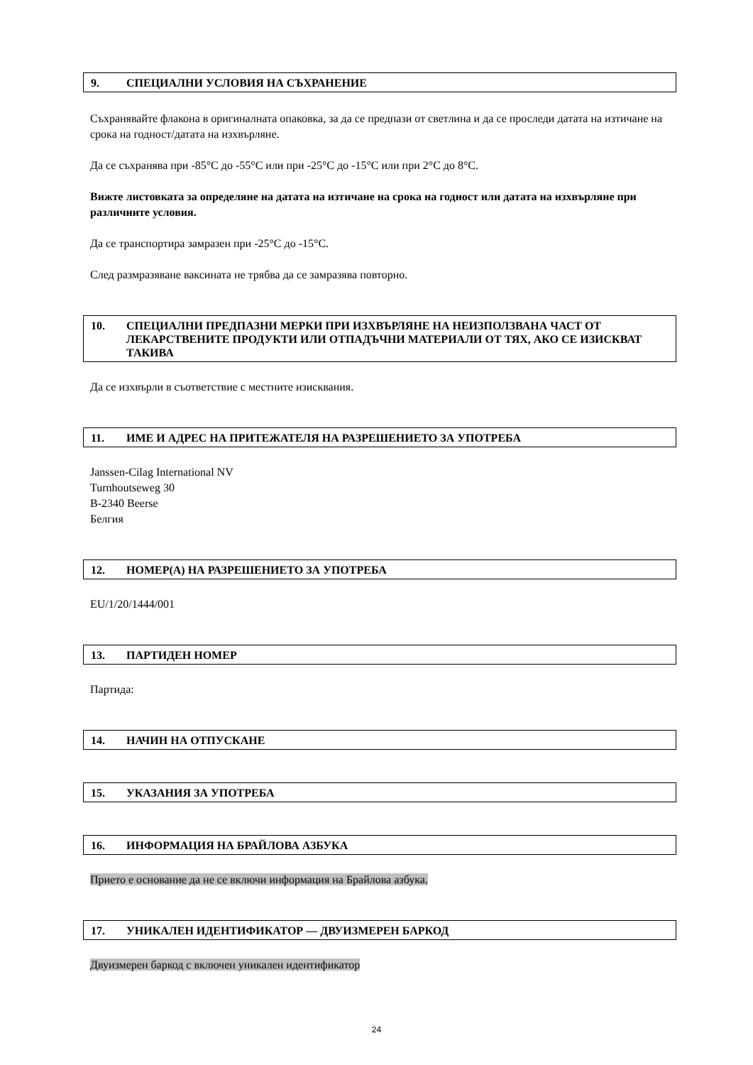9. СПЕЦИАЛНИ УСЛОВИЯ НА СЪХРАНЕНИЕ
Съхранявайте флакона в оригиналната опаковка, за да се предпази от светлина и да се проследи датата на изтичане на срока на годност/датата на изхвърляне.
Да се съхранява при -85°C до -55°C или при -25°C до -15°C или при 2°C до 8°C.
Вижте листовката за определяне на датата на изтичане на срока на годност или датата на изхвърляне при различните условия.
Да се транспортира замразен при -25°C до -15°C.
След размразяване ваксината не трябва да се замразява повторно.
10. СПЕЦИАЛНИ ПРЕДПАЗНИ МЕРКИ ПРИ ИЗХВЪРЛЯНЕ НА НЕИЗПОЛЗВАНА ЧАСТ ОТ ЛЕКАРСТВЕНИТЕ ПРОДУКТИ ИЛИ ОТПАДЪЧНИ МАТЕРИАЛИ ОТ ТЯХ, АКО СЕ ИЗИСКВАТ ТАКИВА
Да се изхвърли в съответствие с местните изисквания.
11. ИМЕ И АДРЕС НА ПРИТЕЖАТЕЛЯ НА РАЗРЕШЕНИЕТО ЗА УПОТРЕБА
Janssen-Cilag International NV
Turnhoutseweg 30
B-2340 Beerse
Белгия
12. НОМЕР(А) НА РАЗРЕШЕНИЕТО ЗА УПОТРЕБА
EU/1/20/1444/001
13. ПАРТИДЕН НОМЕР
Партида:
14. НАЧИН НА ОТПУСКАНЕ
15. УКАЗАНИЯ ЗА УПОТРЕБА
16. ИНФОРМАЦИЯ НА БРАЙЛОВА АЗБУКА
Прието е основание да не се включи информация на Брайлова азбука.
17. УНИКАЛЕН ИДЕНТИФИКАТОР — ДВУИЗМЕРЕН БАРКОД
Двуизмерен баркод с включен уникален идентификатор
24